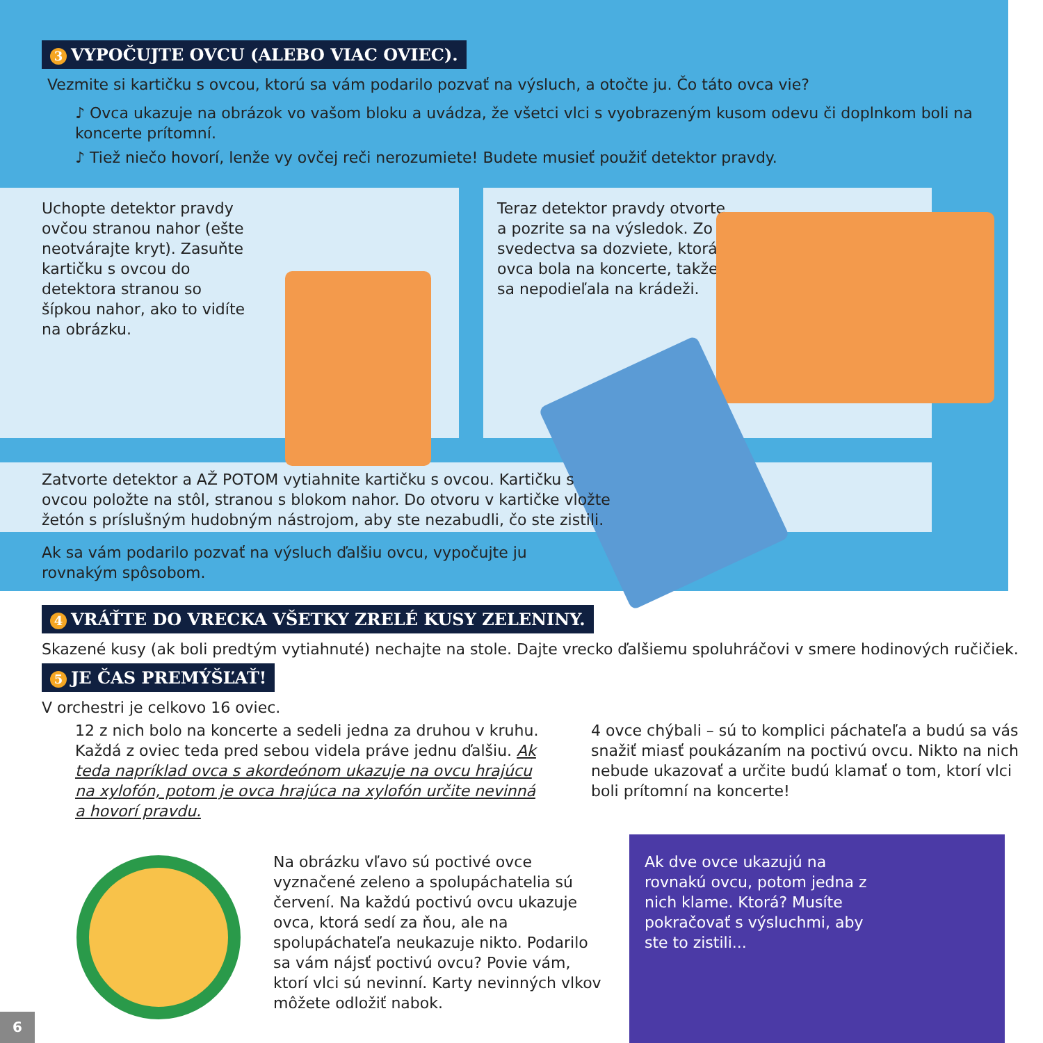3 VYPOČUJTE OVCU (ALEBO VIAC OVIEC).
Vezmite si kartičku s ovcou, ktorú sa vám podarilo pozvať na výsluch, a otočte ju. Čo táto ovca vie?
♪ Ovca ukazuje na obrázok vo vašom bloku a uvádza, že všetci vlci s vyobrazeným kusom odevu či doplnkom boli na koncerte prítomní.
♪ Tiež niečo hovorí, lenže vy ovčej reči nerozumiete! Budete musieť použiť detektor pravdy.
Uchopte detektor pravdy ovčou stranou nahor (ešte neotvárajte kryt). Zasuňte kartičku s ovcou do detektora stranou so šípkou nahor, ako to vidíte na obrázku.
Teraz detektor pravdy otvorte a pozrite sa na výsledok. Zo svedectva sa dozviete, ktorá ovca bola na koncerte, takže sa nepodieľala na krádeži.
Zatvorte detektor a AŽ POTOM vytiahnite kartičku s ovcou. Kartičku s ovcou položte na stôl, stranou s blokom nahor. Do otvoru v kartičke vložte žetón s príslušným hudobným nástrojom, aby ste nezabudli, čo ste zistili.
Ak sa vám podarilo pozvať na výsluch ďalšiu ovcu, vypočujte ju rovnakým spôsobom.
4 VRÁŤTE DO VRECKA VŠETKY ZRELÉ KUSY ZELENINY.
Skazené kusy (ak boli predtým vytiahnuté) nechajte na stole. Dajte vrecko ďalšiemu spoluhráčovi v smere hodinových ručičiek.
5 JE ČAS PREMÝŠĽAŤ!
V orchestri je celkovo 16 oviec.
12 z nich bolo na koncerte a sedeli jedna za druhou v kruhu. Každá z oviec teda pred sebou videla práve jednu ďalšiu. Ak teda napríklad ovca s akordeónom ukazuje na ovcu hrajúcu na xylofón, potom je ovca hrajúca na xylofón určite nevinná a hovorí pravdu.
4 ovce chýbali – sú to komplici páchateľa a budú sa vás snažiť miasť poukázaním na poctivú ovcu. Nikto na nich nebude ukazovať a určite budú klamať o tom, ktorí vlci boli prítomní na koncerte!
Na obrázku vľavo sú poctivé ovce vyznačené zeleno a spolupáchatelia sú červení. Na každú poctivú ovcu ukazuje ovca, ktorá sedí za ňou, ale na spolupáchateľa neukazuje nikto. Podarilo sa vám nájsť poctivú ovcu? Povie vám, ktorí vlci sú nevinní. Karty nevinných vlkov môžete odložiť nabok.
Ak dve ovce ukazujú na rovnakú ovcu, potom jedna z nich klame. Ktorá? Musíte pokračovať s výsluchmi, aby ste to zistili...
6